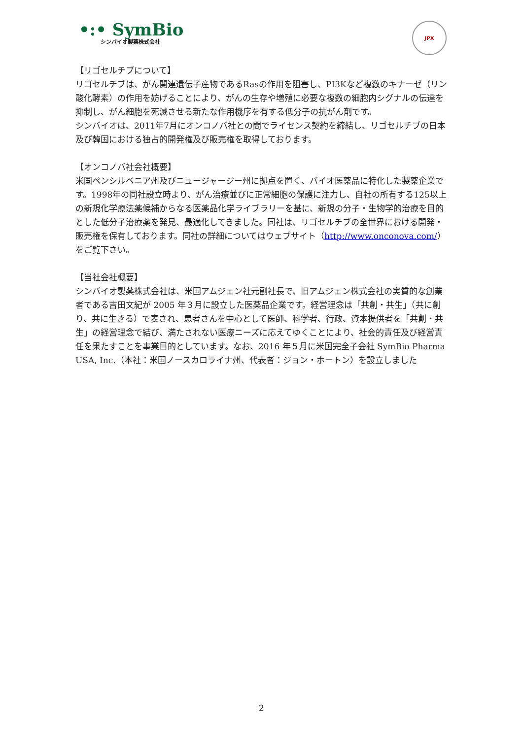•:• SymBio
シンバイオ製薬株式会社
JPX
【リゴセルチブについて】
リゴセルチブは、がん関連遺伝子産物であるRasの作用を阻害し、PI3Kなど複数のキナーゼ（リン酸化酵素）の作用を妨げることにより、がんの生存や増殖に必要な複数の細胞内シグナルの伝達を抑制し、がん細胞を死滅させる新たな作用機序を有する低分子の抗がん剤です。
シンバイオは、2011年7月にオンコノバ社との間でライセンス契約を締結し、リゴセルチブの日本及び韓国における独占的開発権及び販売権を取得しております。
【オンコノバ社会社概要】
米国ペンシルベニア州及びニュージャージー州に拠点を置く、バイオ医薬品に特化した製薬企業です。1998年の同社設立時より、がん治療並びに正常細胞の保護に注力し、自社の所有する125以上の新規化学療法薬候補からなる医薬品化学ライブラリーを基に、新規の分子・生物学的治療を目的とした低分子治療薬を発見、最適化してきました。同社は、リゴセルチブの全世界における開発・販売権を保有しております。同社の詳細についてはウェブサイト（http://www.onconova.com/）をご覧下さい。
【当社会社概要】
シンバイオ製薬株式会社は、米国アムジェン社元副社長で、旧アムジェン株式会社の実質的な創業者である吉田文紀が 2005 年３月に設立した医薬品企業です。経営理念は「共創・共生」（共に創り、共に生きる）で表され、患者さんを中心として医師、科学者、行政、資本提供者を「共創・共生」の経営理念で結び、満たされない医療ニーズに応えてゆくことにより、社会的責任及び経営責任を果たすことを事業目的としています。なお、2016 年５月に米国完全子会社 SymBio Pharma USA, Inc.（本社：米国ノースカロライナ州、代表者：ジョン・ホートン）を設立しました
2